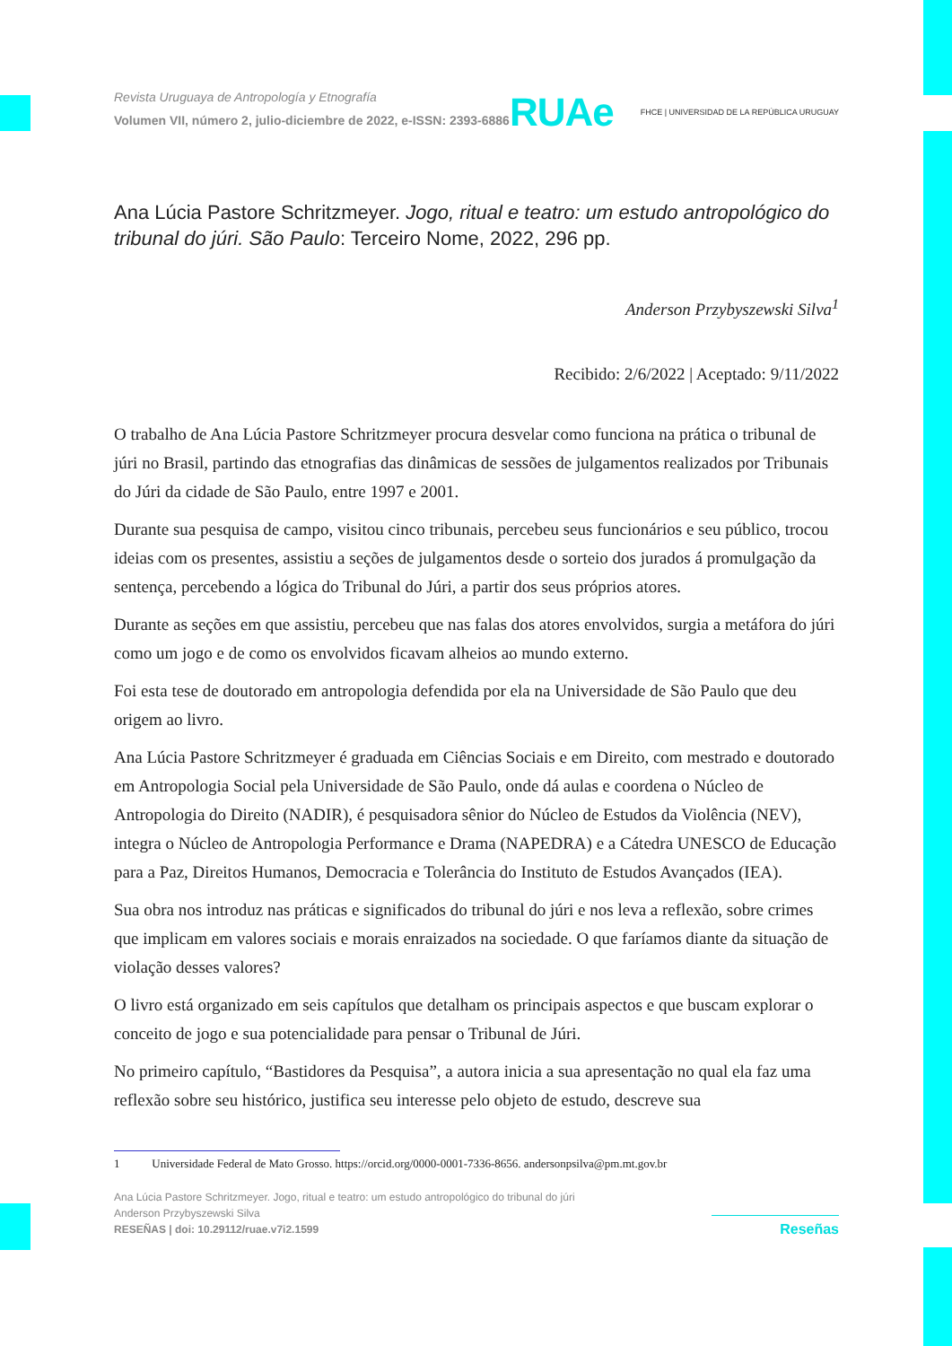Revista Uruguaya de Antropología y Etnografía
Volumen VII, número 2, julio-diciembre de 2022, e-ISSN: 2393-6886
RUAe FHCE | UNIVERSIDAD DE LA REPÚBLICA URUGUAY
Ana Lúcia Pastore Schritzmeyer. Jogo, ritual e teatro: um estudo antropológico do tribunal do júri. São Paulo: Terceiro Nome, 2022, 296 pp.
Anderson Przybyszewski Silva<sup>1</sup>
Recibido: 2/6/2022 | Aceptado: 9/11/2022
O trabalho de Ana Lúcia Pastore Schritzmeyer procura desvelar como funciona na prática o tribunal de júri no Brasil, partindo das etnografias das dinâmicas de sessões de julgamentos realizados por Tribunais do Júri da cidade de São Paulo, entre 1997 e 2001.
Durante sua pesquisa de campo, visitou cinco tribunais, percebeu seus funcionários e seu público, trocou ideias com os presentes, assistiu a seções de julgamentos desde o sorteio dos jurados á promulgação da sentença, percebendo a lógica do Tribunal do Júri, a partir dos seus próprios atores.
Durante as seções em que assistiu, percebeu que nas falas dos atores envolvidos, surgia a metáfora do júri como um jogo e de como os envolvidos ficavam alheios ao mundo externo.
Foi esta tese de doutorado em antropologia defendida por ela na Universidade de São Paulo que deu origem ao livro.
Ana Lúcia Pastore Schritzmeyer é graduada em Ciências Sociais e em Direito, com mestrado e doutorado em Antropologia Social pela Universidade de São Paulo, onde dá aulas e coordena o Núcleo de Antropologia do Direito (NADIR), é pesquisadora sênior do Núcleo de Estudos da Violência (NEV), integra o Núcleo de Antropologia Performance e Drama (NAPEDRA) e a Cátedra UNESCO de Educação para a Paz, Direitos Humanos, Democracia e Tolerância do Instituto de Estudos Avançados (IEA).
Sua obra nos introduz nas práticas e significados do tribunal do júri e nos leva a reflexão, sobre crimes que implicam em valores sociais e morais enraizados na sociedade. O que faríamos diante da situação de violação desses valores?
O livro está organizado em seis capítulos que detalham os principais aspectos e que buscam explorar o conceito de jogo e sua potencialidade para pensar o Tribunal de Júri.
No primeiro capítulo, “Bastidores da Pesquisa”, a autora inicia a sua apresentação no qual ela faz uma reflexão sobre seu histórico, justifica seu interesse pelo objeto de estudo, descreve sua
1 Universidade Federal de Mato Grosso. https://orcid.org/0000-0001-7336-8656. andersonpsilva@pm.mt.gov.br
Ana Lúcia Pastore Schritzmeyer. Jogo, ritual e teatro: um estudo antropológico do tribunal do júri
Anderson Przybyszewski Silva
RESEÑAS | doi: 10.29112/ruae.v7i2.1599
Reseñas